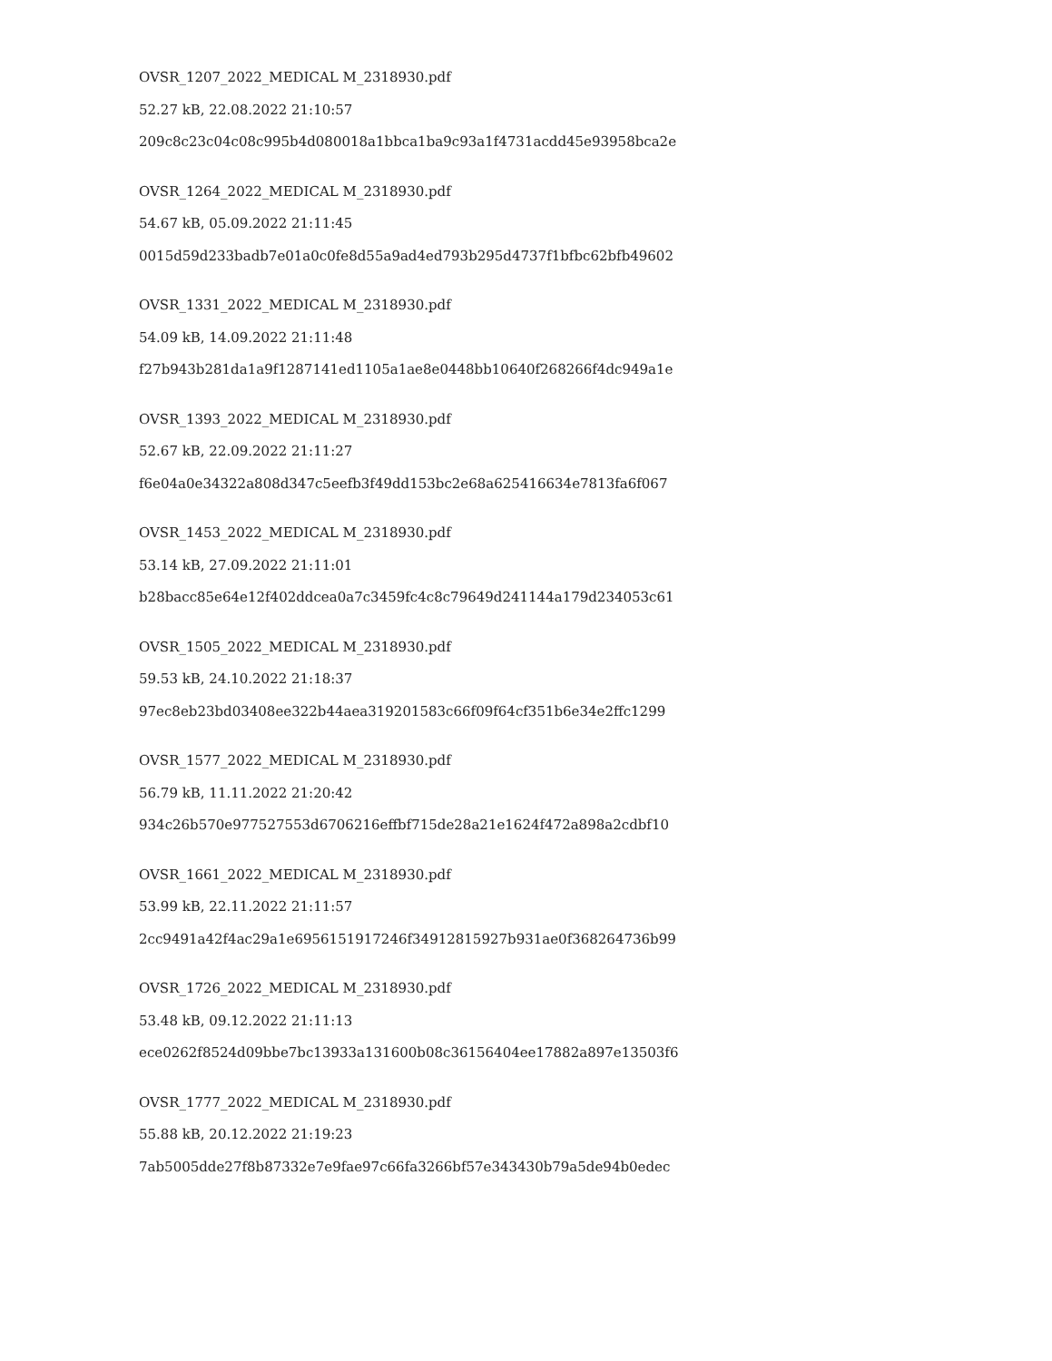OVSR_1207_2022_MEDICAL M_2318930.pdf
52.27 kB, 22.08.2022 21:10:57
209c8c23c04c08c995b4d080018a1bbca1ba9c93a1f4731acdd45e93958bca2e
OVSR_1264_2022_MEDICAL M_2318930.pdf
54.67 kB, 05.09.2022 21:11:45
0015d59d233badb7e01a0c0fe8d55a9ad4ed793b295d4737f1bfbc62bfb49602
OVSR_1331_2022_MEDICAL M_2318930.pdf
54.09 kB, 14.09.2022 21:11:48
f27b943b281da1a9f1287141ed1105a1ae8e0448bb10640f268266f4dc949a1e
OVSR_1393_2022_MEDICAL M_2318930.pdf
52.67 kB, 22.09.2022 21:11:27
f6e04a0e34322a808d347c5eefb3f49dd153bc2e68a625416634e7813fa6f067
OVSR_1453_2022_MEDICAL M_2318930.pdf
53.14 kB, 27.09.2022 21:11:01
b28bacc85e64e12f402ddcea0a7c3459fc4c8c79649d241144a179d234053c61
OVSR_1505_2022_MEDICAL M_2318930.pdf
59.53 kB, 24.10.2022 21:18:37
97ec8eb23bd03408ee322b44aea319201583c66f09f64cf351b6e34e2ffc1299
OVSR_1577_2022_MEDICAL M_2318930.pdf
56.79 kB, 11.11.2022 21:20:42
934c26b570e977527553d6706216effbf715de28a21e1624f472a898a2cdbf10
OVSR_1661_2022_MEDICAL M_2318930.pdf
53.99 kB, 22.11.2022 21:11:57
2cc9491a42f4ac29a1e6956151917246f34912815927b931ae0f368264736b99
OVSR_1726_2022_MEDICAL M_2318930.pdf
53.48 kB, 09.12.2022 21:11:13
ece0262f8524d09bbe7bc13933a131600b08c36156404ee17882a897e13503f6
OVSR_1777_2022_MEDICAL M_2318930.pdf
55.88 kB, 20.12.2022 21:19:23
7ab5005dde27f8b87332e7e9fae97c66fa3266bf57e343430b79a5de94b0edec